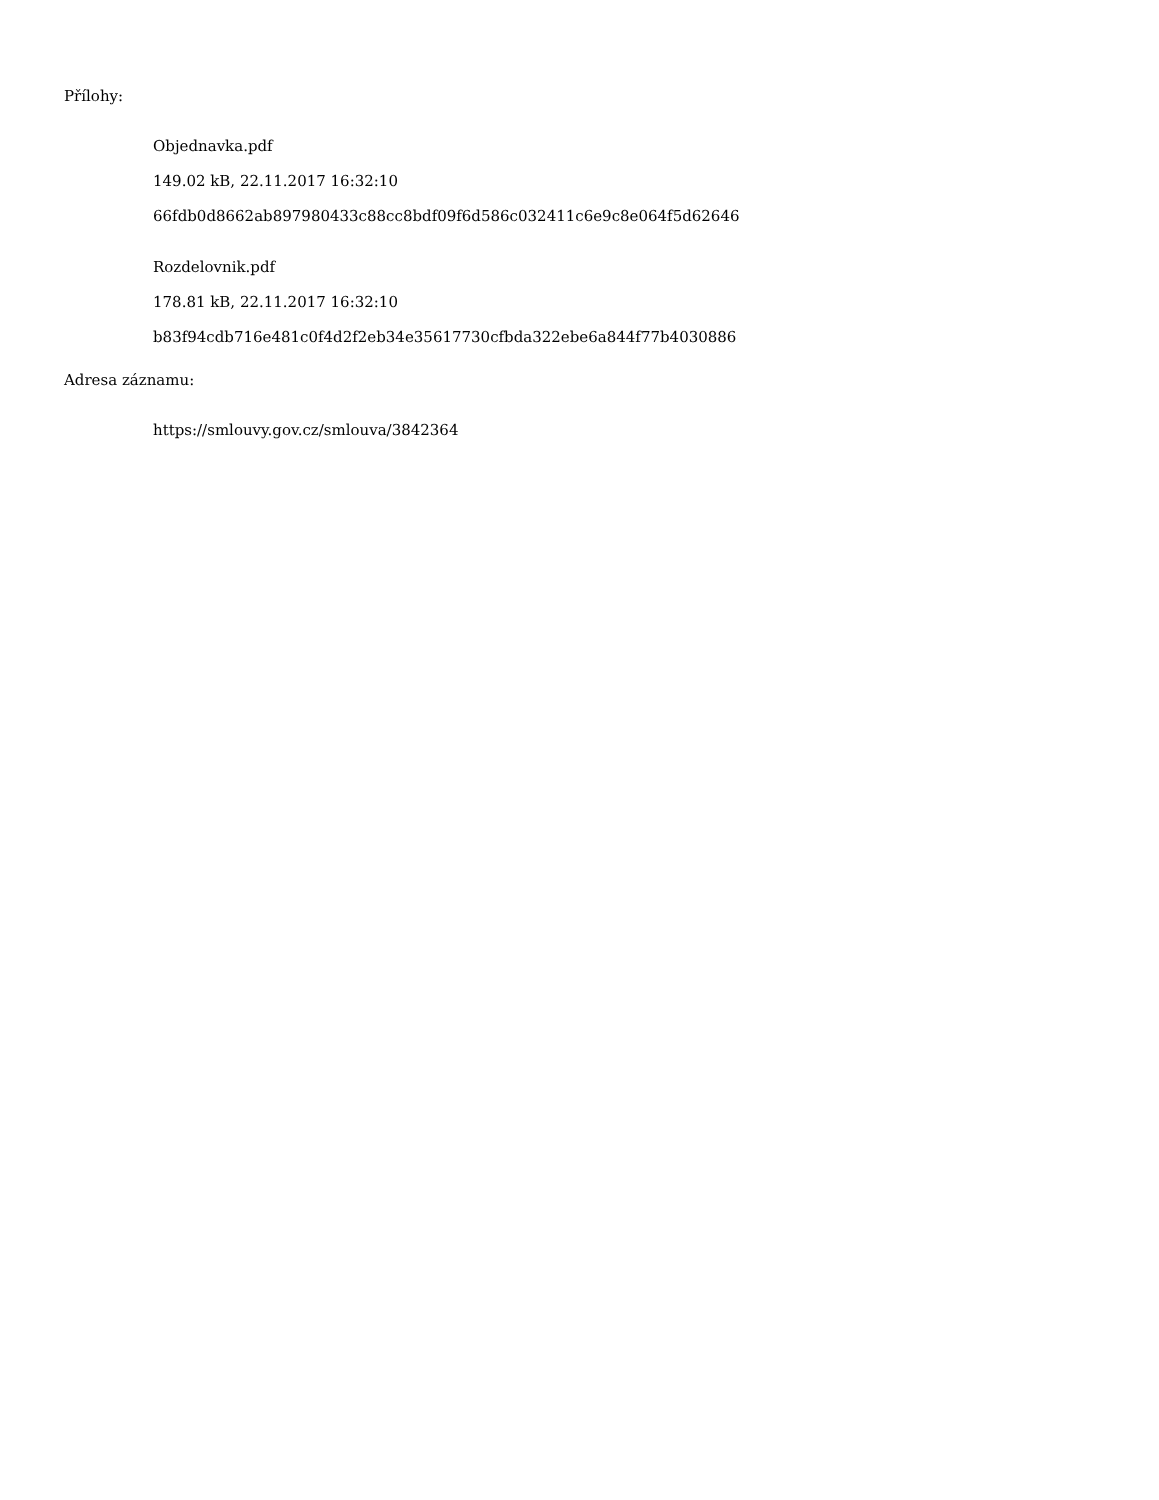Přílohy:
Objednavka.pdf
149.02 kB, 22.11.2017 16:32:10
66fdb0d8662ab897980433c88cc8bdf09f6d586c032411c6e9c8e064f5d62646
Rozdelovnik.pdf
178.81 kB, 22.11.2017 16:32:10
b83f94cdb716e481c0f4d2f2eb34e35617730cfbda322ebe6a844f77b4030886
Adresa záznamu:
https://smlouvy.gov.cz/smlouva/3842364